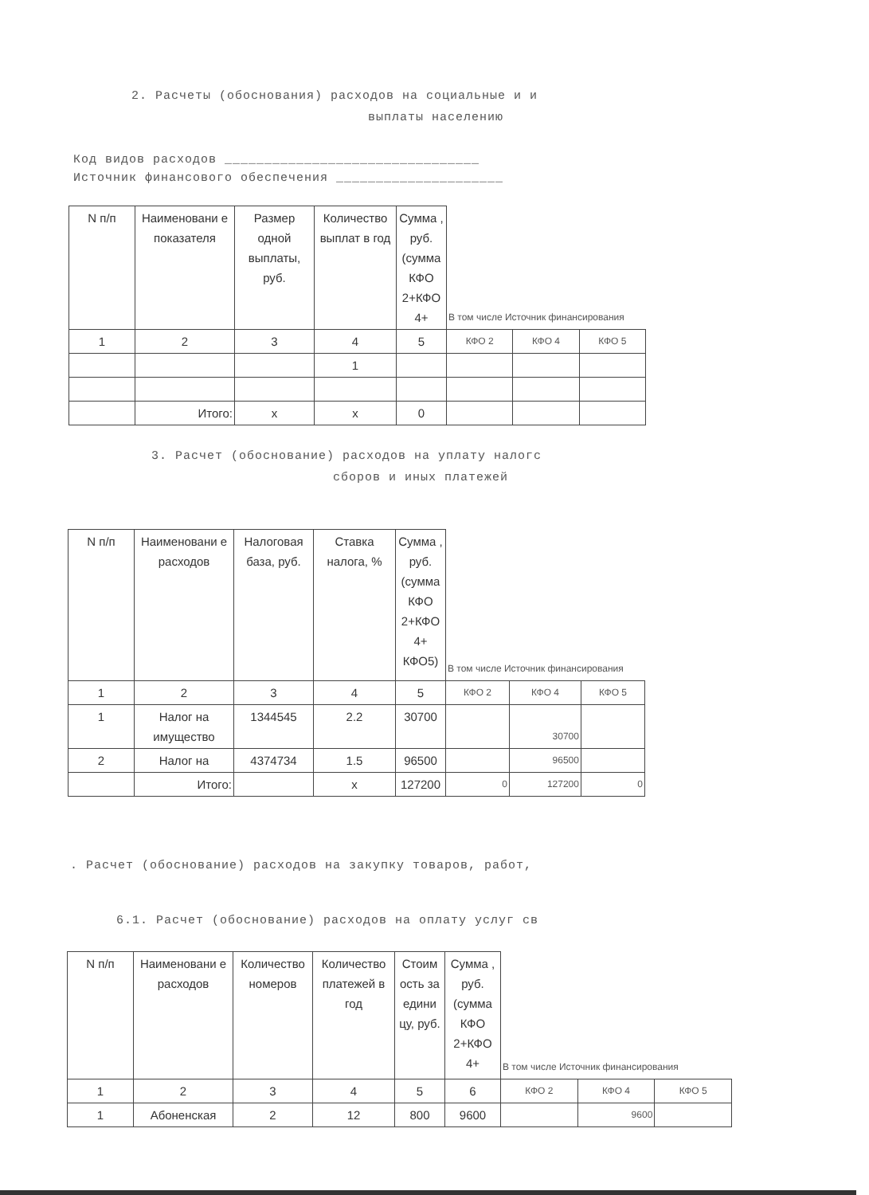2. Расчеты (обоснования) расходов на социальные и и
выплаты населению
Код видов расходов ________________________________
Источник финансового обеспечения _____________________
| N п/п | Наименовани е показателя | Размер одной выплаты, руб. | Количество выплат в год | Сумма , руб. (сумма КФО 2+КФО 4+ | В том числе Источник финансирования | | |
| --- | --- | --- | --- | --- | --- | --- | --- |
| 1 | 2 | 3 | 4 | 5 | КФО 2 | КФО 4 | КФО 5 |
| | | | 1 | | | | |
| | Итого: | x | x | 0 | | | |
3. Расчет (обоснование) расходов на уплату налогс
сборов и иных платежей
| N п/п | Наименовани е расходов | Налоговая база, руб. | Ставка налога, % | Сумма , руб. (сумма КФО 2+КФО 4+ КФО5) | В том числе Источник финансирования | | |
| --- | --- | --- | --- | --- | --- | --- | --- |
| 1 | 2 | 3 | 4 | 5 | КФО 2 | КФО 4 | КФО 5 |
| 1 | Налог на имущество | 1344545 | 2.2 | 30700 | | 30700 | |
| 2 | Налог на | 4374734 | 1.5 | 96500 | | 96500 | |
| | Итого: | | x | 127200 | 0 | 127200 | 0 |
. Расчет (обоснование) расходов на закупку товаров, работ,
6.1. Расчет (обоснование) расходов на оплату услуг св
| N п/п | Наименовани е расходов | Количество номеров | Количество платежей в год | Стоим ость за едини цу, руб. | Сумма , руб. (сумма КФО 2+КФО 4+ | В том числе Источник финансирования | | |
| --- | --- | --- | --- | --- | --- | --- | --- | --- |
| 1 | 2 | 3 | 4 | 5 | 6 | КФО 2 | КФО 4 | КФО 5 |
| 1 | Абоненская | 2 | 12 | 800 | 9600 | | 9600 | |